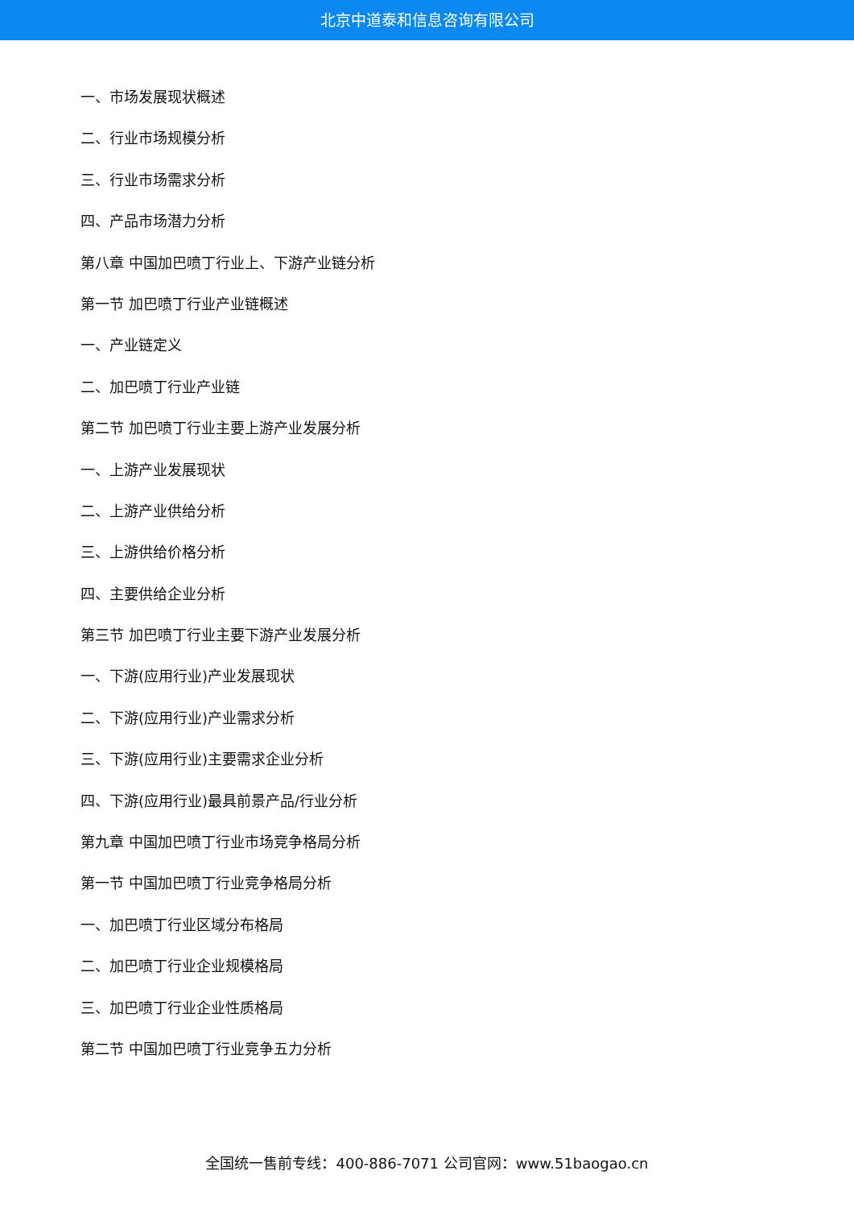北京中道泰和信息咨询有限公司
一、市场发展现状概述
二、行业市场规模分析
三、行业市场需求分析
四、产品市场潜力分析
第八章 中国加巴喷丁行业上、下游产业链分析
第一节 加巴喷丁行业产业链概述
一、产业链定义
二、加巴喷丁行业产业链
第二节 加巴喷丁行业主要上游产业发展分析
一、上游产业发展现状
二、上游产业供给分析
三、上游供给价格分析
四、主要供给企业分析
第三节 加巴喷丁行业主要下游产业发展分析
一、下游(应用行业)产业发展现状
二、下游(应用行业)产业需求分析
三、下游(应用行业)主要需求企业分析
四、下游(应用行业)最具前景产品/行业分析
第九章 中国加巴喷丁行业市场竞争格局分析
第一节 中国加巴喷丁行业竞争格局分析
一、加巴喷丁行业区域分布格局
二、加巴喷丁行业企业规模格局
三、加巴喷丁行业企业性质格局
第二节 中国加巴喷丁行业竞争五力分析
全国统一售前专线：400-886-7071 公司官网：www.51baogao.cn